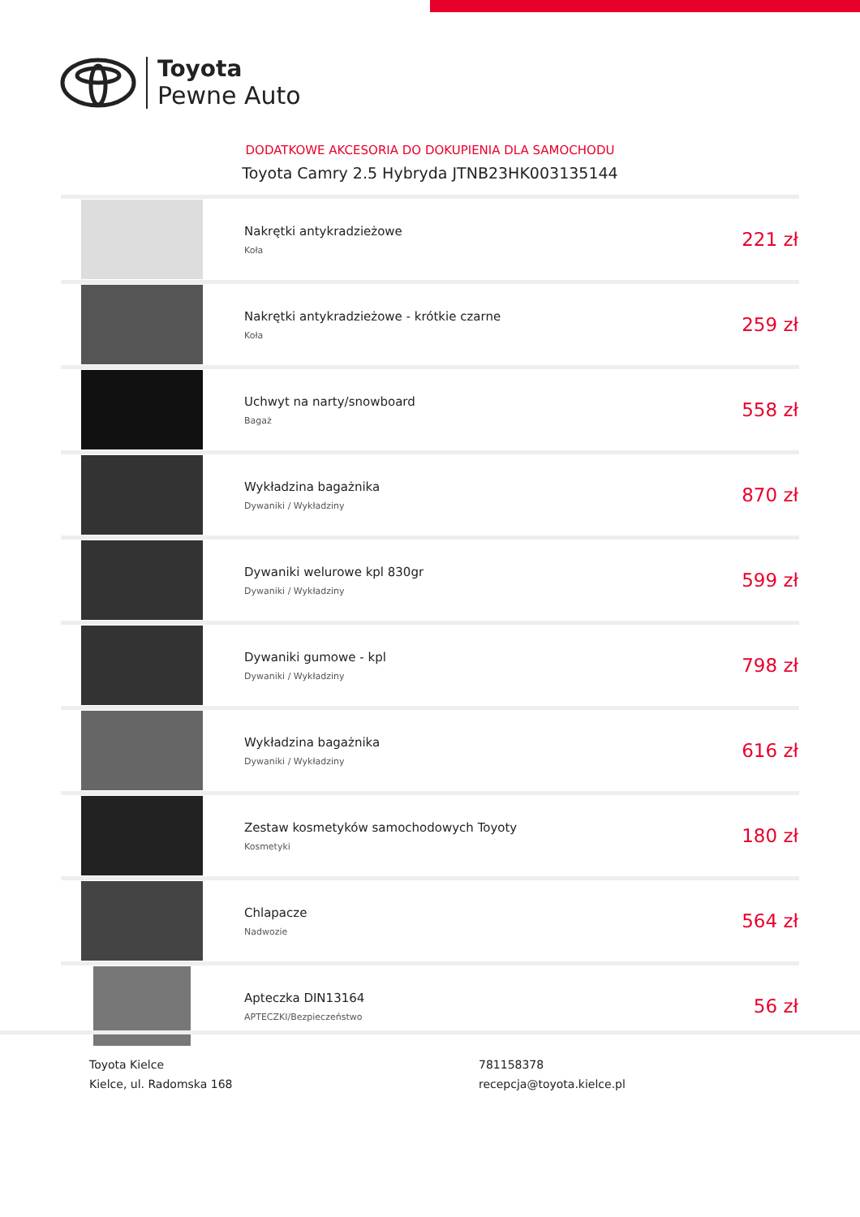Toyota
Pewne Auto
DODATKOWE AKCESORIA DO DOKUPIENIA DLA SAMOCHODU
Toyota Camry 2.5 Hybryda JTNB23HK003135144
| | Nakrętki antykradzieżowe Koła | 221 zł |
| | Nakrętki antykradzieżowe - krótkie czarne Koła | 259 zł |
| | Uchwyt na narty/snowboard Bagaż | 558 zł |
| | Wykładzina bagażnika Dywaniki / Wykładziny | 870 zł |
| | Dywaniki welurowe kpl 830gr Dywaniki / Wykładziny | 599 zł |
| | Dywaniki gumowe - kpl Dywaniki / Wykładziny | 798 zł |
| | Wykładzina bagażnika Dywaniki / Wykładziny | 616 zł |
| | Zestaw kosmetyków samochodowych Toyoty Kosmetyki | 180 zł |
| | Chlapacze Nadwozie | 564 zł |
| | Apteczka DIN13164 APTECZKI/Bezpieczeństwo | 56 zł |
Toyota Kielce
Kielce, ul. Radomska 168
781158378
recepcja@toyota.kielce.pl